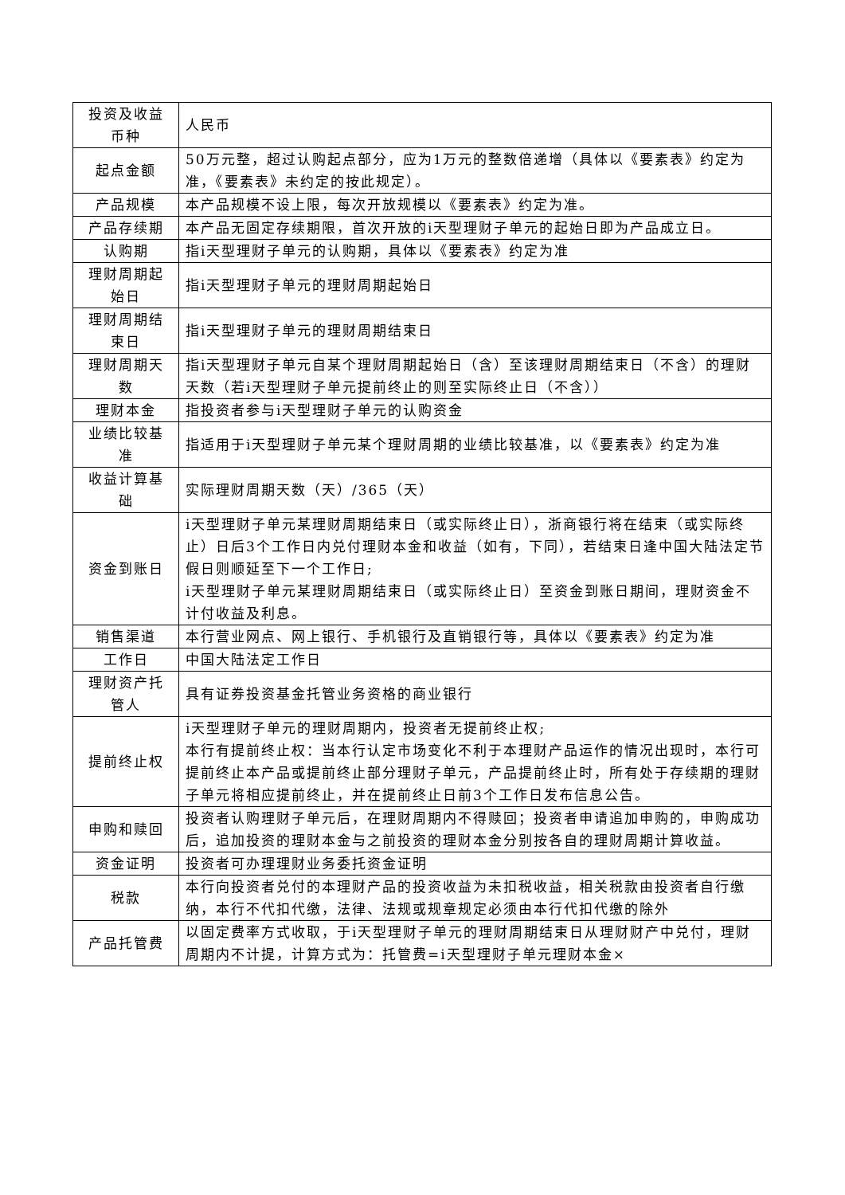| 投资及收益币种 | 人民币 |
| 起点金额 | 50万元整，超过认购起点部分，应为1万元的整数倍递增（具体以《要素表》约定为准，《要素表》未约定的按此规定）。 |
| 产品规模 | 本产品规模不设上限，每次开放规模以《要素表》约定为准。 |
| 产品存续期 | 本产品无固定存续期限，首次开放的i天型理财子单元的起始日即为产品成立日。 |
| 认购期 | 指i天型理财子单元的认购期，具体以《要素表》约定为准 |
| 理财周期起始日 | 指i天型理财子单元的理财周期起始日 |
| 理财周期结束日 | 指i天型理财子单元的理财周期结束日 |
| 理财周期天数 | 指i天型理财子单元自某个理财周期起始日（含）至该理财周期结束日（不含）的理财天数（若i天型理财子单元提前终止的则至实际终止日（不含）） |
| 理财本金 | 指投资者参与i天型理财子单元的认购资金 |
| 业绩比较基准 | 指适用于i天型理财子单元某个理财周期的业绩比较基准，以《要素表》约定为准 |
| 收益计算基础 | 实际理财周期天数（天）/365（天） |
| 资金到账日 | i天型理财子单元某理财周期结束日（或实际终止日），浙商银行将在结束（或实际终止）日后3个工作日内兑付理财本金和收益（如有，下同），若结束日逢中国大陆法定节假日则顺延至下一个工作日; i天型理财子单元某理财周期结束日（或实际终止日）至资金到账日期间，理财资金不计付收益及利息。 |
| 销售渠道 | 本行营业网点、网上银行、手机银行及直销银行等，具体以《要素表》约定为准 |
| 工作日 | 中国大陆法定工作日 |
| 理财资产托管人 | 具有证券投资基金托管业务资格的商业银行 |
| 提前终止权 | i天型理财子单元的理财周期内，投资者无提前终止权; 本行有提前终止权：当本行认定市场变化不利于本理财产品运作的情况出现时，本行可提前终止本产品或提前终止部分理财子单元，产品提前终止时，所有处于存续期的理财子单元将相应提前终止，并在提前终止日前3个工作日发布信息公告。 |
| 申购和赎回 | 投资者认购理财子单元后，在理财周期内不得赎回；投资者申请追加申购的，申购成功后，追加投资的理财本金与之前投资的理财本金分别按各自的理财周期计算收益。 |
| 资金证明 | 投资者可办理理财业务委托资金证明 |
| 税款 | 本行向投资者兑付的本理财产品的投资收益为未扣税收益，相关税款由投资者自行缴纳，本行不代扣代缴，法律、法规或规章规定必须由本行代扣代缴的除外 |
| 产品托管费 | 以固定费率方式收取，于i天型理财子单元的理财周期结束日从理财财产中兑付，理财周期内不计提，计算方式为：托管费=i天型理财子单元理财本金× |